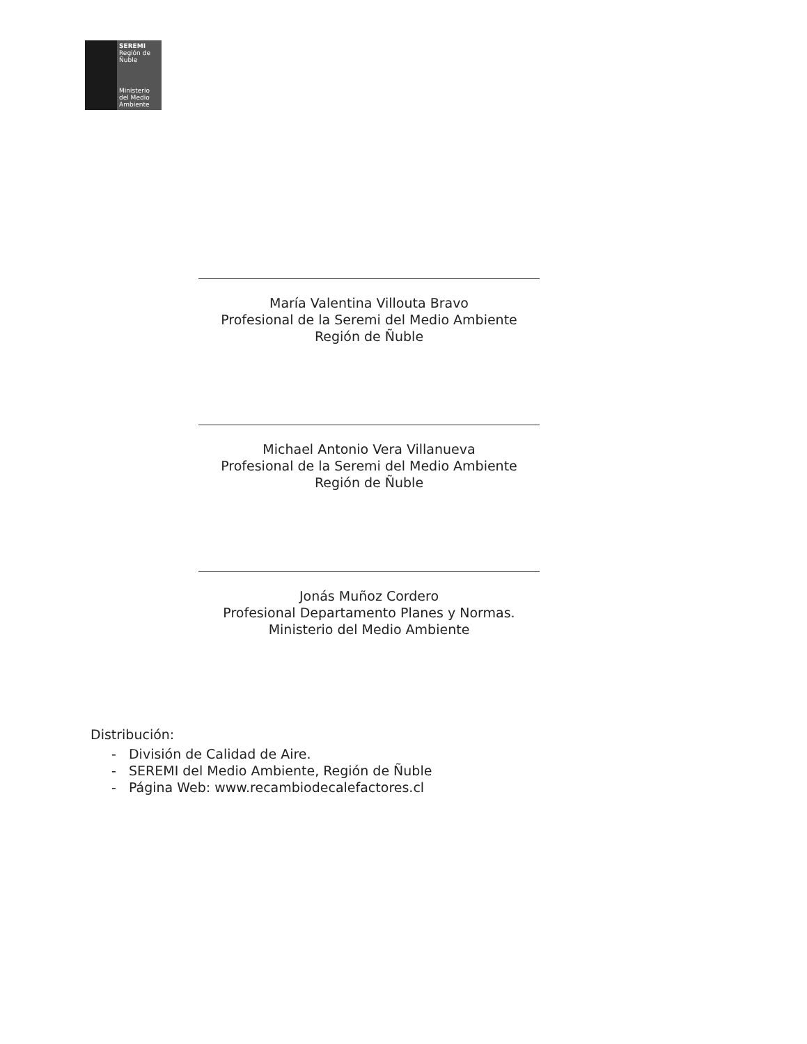SEREMI
Región de Ñuble
Ministerio del Medio Ambiente
María Valentina Villouta Bravo
Profesional de la Seremi del Medio Ambiente
Región de Ñuble
Michael Antonio Vera Villanueva
Profesional de la Seremi del Medio Ambiente
Región de Ñuble
Jonás Muñoz Cordero
Profesional Departamento Planes y Normas.
Ministerio del Medio Ambiente
Distribución:
- División de Calidad de Aire.
- SEREMI del Medio Ambiente, Región de Ñuble
- Página Web: www.recambiodecalefactores.cl